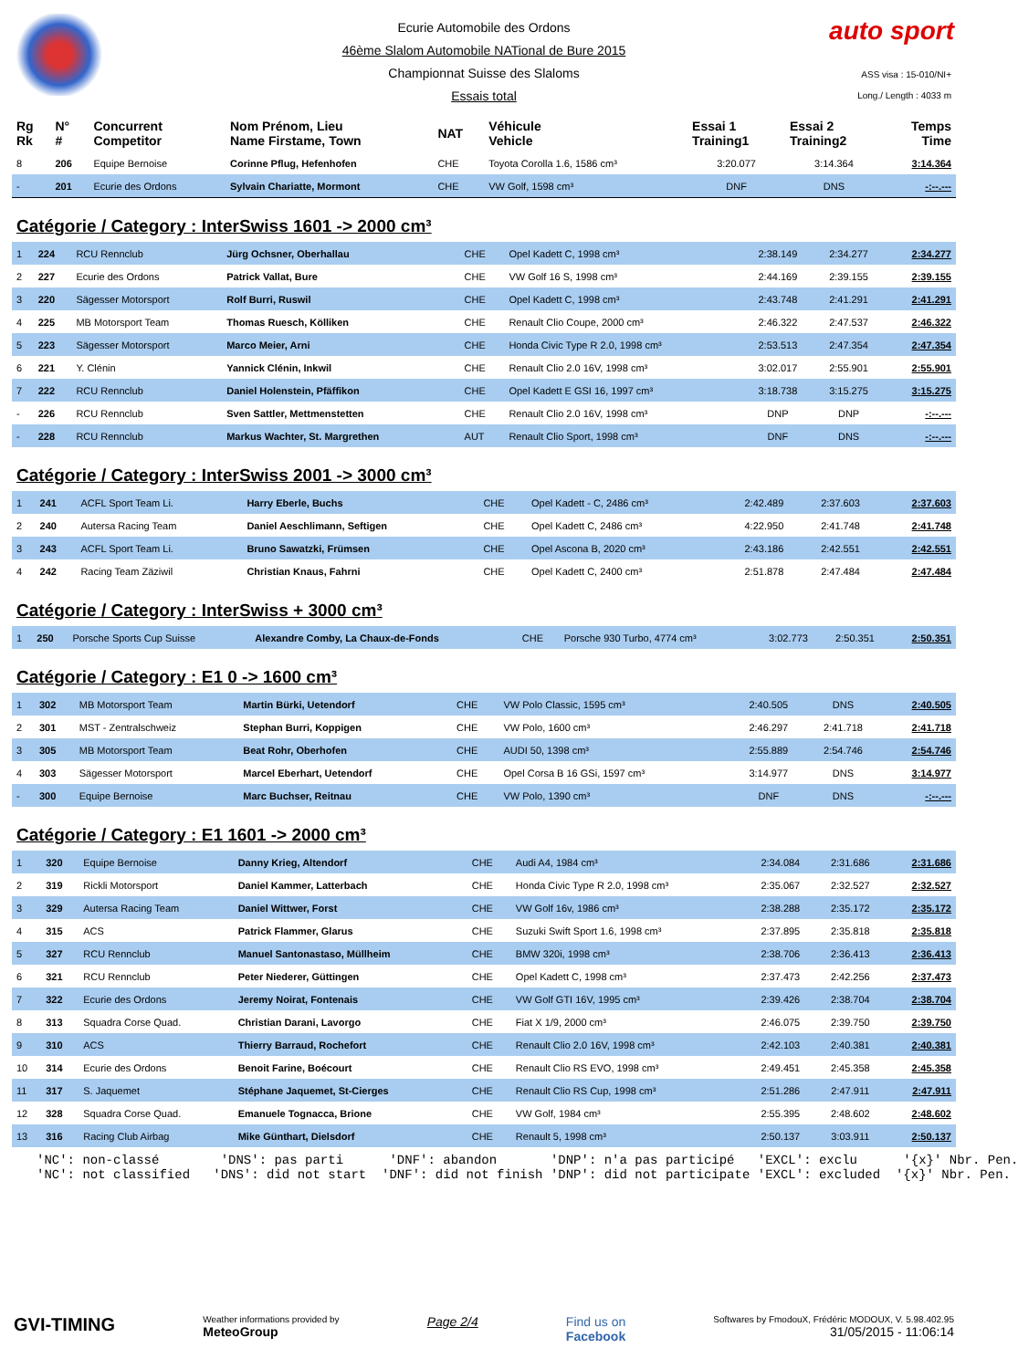auto sport
Ecurie Automobile des Ordons
46ème Slalom Automobile NATional de Bure 2015
Championnat Suisse des Slaloms
Essais total
ASS visa : 15-010/NI+
Long./ Length : 4033 m
| Rg Rk | N° # | Concurrent Competitor | Nom Prénom, Lieu Name Firstame, Town | NAT | Véhicule Vehicle | Essai 1 Training1 | Essai 2 Training2 | Temps Time |
| --- | --- | --- | --- | --- | --- | --- | --- | --- |
| 8 | 206 | Equipe Bernoise | Corinne Pflug, Hefenhofen | CHE | Toyota Corolla 1.6, 1586 cm³ | 3:20.077 | 3:14.364 | 3:14.364 |
| - | 201 | Ecurie des Ordons | Sylvain Chariatte, Mormont | CHE | VW Golf, 1598 cm³ | DNF | DNS | -:--.--- |
Catégorie / Category : InterSwiss 1601 -> 2000 cm³
| 1 | 224 | RCU Rennclub | Jürg Ochsner, Oberhallau | CHE | Opel Kadett C, 1998 cm³ | 2:38.149 | 2:34.277 | 2:34.277 |
| 2 | 227 | Ecurie des Ordons | Patrick Vallat, Bure | CHE | VW Golf 16 S, 1998 cm³ | 2:44.169 | 2:39.155 | 2:39.155 |
| 3 | 220 | Sägesser Motorsport | Rolf Burri, Ruswil | CHE | Opel Kadett C, 1998 cm³ | 2:43.748 | 2:41.291 | 2:41.291 |
| 4 | 225 | MB Motorsport Team | Thomas Ruesch, Kölliken | CHE | Renault Clio Coupe, 2000 cm³ | 2:46.322 | 2:47.537 | 2:46.322 |
| 5 | 223 | Sägesser Motorsport | Marco Meier, Arni | CHE | Honda Civic Type R 2.0, 1998 cm³ | 2:53.513 | 2:47.354 | 2:47.354 |
| 6 | 221 | Y. Clénin | Yannick Clénin, Inkwil | CHE | Renault Clio 2.0 16V, 1998 cm³ | 3:02.017 | 2:55.901 | 2:55.901 |
| 7 | 222 | RCU Rennclub | Daniel Holenstein, Pfäffikon | CHE | Opel Kadett E GSI 16, 1997 cm³ | 3:18.738 | 3:15.275 | 3:15.275 |
| - | 226 | RCU Rennclub | Sven Sattler, Mettmenstetten | CHE | Renault Clio 2.0 16V, 1998 cm³ | DNP | DNP | -:--.--- |
| - | 228 | RCU Rennclub | Markus Wachter, St. Margrethen | AUT | Renault Clio Sport, 1998 cm³ | DNF | DNS | -:--.--- |
Catégorie / Category : InterSwiss 2001 -> 3000 cm³
| 1 | 241 | ACFL Sport Team Li. | Harry Eberle, Buchs | CHE | Opel Kadett - C, 2486 cm³ | 2:42.489 | 2:37.603 | 2:37.603 |
| 2 | 240 | Autersa Racing Team | Daniel Aeschlimann, Seftigen | CHE | Opel Kadett C, 2486 cm³ | 4:22.950 | 2:41.748 | 2:41.748 |
| 3 | 243 | ACFL Sport Team Li. | Bruno Sawatzki, Frümsen | CHE | Opel Ascona B, 2020 cm³ | 2:43.186 | 2:42.551 | 2:42.551 |
| 4 | 242 | Racing Team Zäziwil | Christian Knaus, Fahrni | CHE | Opel Kadett C, 2400 cm³ | 2:51.878 | 2:47.484 | 2:47.484 |
Catégorie / Category : InterSwiss + 3000 cm³
| 1 | 250 | Porsche Sports Cup Suisse | Alexandre Comby, La Chaux-de-Fonds | CHE | Porsche 930 Turbo, 4774 cm³ | 3:02.773 | 2:50.351 | 2:50.351 |
Catégorie / Category : E1 0 -> 1600 cm³
| 1 | 302 | MB Motorsport Team | Martin Bürki, Uetendorf | CHE | VW Polo Classic, 1595 cm³ | 2:40.505 | DNS | 2:40.505 |
| 2 | 301 | MST - Zentralschweiz | Stephan Burri, Koppigen | CHE | VW Polo, 1600 cm³ | 2:46.297 | 2:41.718 | 2:41.718 |
| 3 | 305 | MB Motorsport Team | Beat Rohr, Oberhofen | CHE | AUDI 50, 1398 cm³ | 2:55.889 | 2:54.746 | 2:54.746 |
| 4 | 303 | Sägesser Motorsport | Marcel Eberhart, Uetendorf | CHE | Opel Corsa B 16 GSi, 1597 cm³ | 3:14.977 | DNS | 3:14.977 |
| - | 300 | Equipe Bernoise | Marc Buchser, Reitnau | CHE | VW Polo, 1390 cm³ | DNF | DNS | -:--.--- |
Catégorie / Category : E1 1601 -> 2000 cm³
| 1 | 320 | Equipe Bernoise | Danny Krieg, Altendorf | CHE | Audi A4, 1984 cm³ | 2:34.084 | 2:31.686 | 2:31.686 |
| 2 | 319 | Rickli Motorsport | Daniel Kammer, Latterbach | CHE | Honda Civic Type R 2.0, 1998 cm³ | 2:35.067 | 2:32.527 | 2:32.527 |
| 3 | 329 | Autersa Racing Team | Daniel Wittwer, Forst | CHE | VW Golf 16v, 1986 cm³ | 2:38.288 | 2:35.172 | 2:35.172 |
| 4 | 315 | ACS | Patrick Flammer, Glarus | CHE | Suzuki Swift Sport 1.6, 1998 cm³ | 2:37.895 | 2:35.818 | 2:35.818 |
| 5 | 327 | RCU Rennclub | Manuel Santonastaso, Müllheim | CHE | BMW 320i, 1998 cm³ | 2:38.706 | 2:36.413 | 2:36.413 |
| 6 | 321 | RCU Rennclub | Peter Niederer, Güttingen | CHE | Opel Kadett C, 1998 cm³ | 2:37.473 | 2:42.256 | 2:37.473 |
| 7 | 322 | Ecurie des Ordons | Jeremy Noirat, Fontenais | CHE | VW Golf GTI 16V, 1995 cm³ | 2:39.426 | 2:38.704 | 2:38.704 |
| 8 | 313 | Squadra Corse Quad. | Christian Darani, Lavorgo | CHE | Fiat X 1/9, 2000 cm³ | 2:46.075 | 2:39.750 | 2:39.750 |
| 9 | 310 | ACS | Thierry Barraud, Rochefort | CHE | Renault Clio 2.0 16V, 1998 cm³ | 2:42.103 | 2:40.381 | 2:40.381 |
| 10 | 314 | Ecurie des Ordons | Benoit Farine, Boécourt | CHE | Renault Clio RS EVO, 1998 cm³ | 2:49.451 | 2:45.358 | 2:45.358 |
| 11 | 317 | S. Jaquemet | Stéphane Jaquemet, St-Cierges | CHE | Renault Clio RS Cup, 1998 cm³ | 2:51.286 | 2:47.911 | 2:47.911 |
| 12 | 328 | Squadra Corse Quad. | Emanuele Tognacca, Brione | CHE | VW Golf, 1984 cm³ | 2:55.395 | 2:48.602 | 2:48.602 |
| 13 | 316 | Racing Club Airbag | Mike Günthart, Dielsdorf | CHE | Renault 5, 1998 cm³ | 2:50.137 | 3:03.911 | 2:50.137 |
'NC': non-classé 'DNS': pas parti 'DNF': abandon 'DNP': n'a pas participé 'EXCL': exclu '{x}' Nbr. Pen. 'NC': not classified 'DNS': did not start 'DNF': did not finish 'DNP': did not participate 'EXCL': excluded '{x}' Nbr. Pen.
GVI-TIMING
Weather informations provided by
MeteoGroup
Page 2/4 Find us on
Facebook
Softwares by FmodouX, Frédéric MODOUX, V. 5.98.402.95
31/05/2015 - 11:06:14